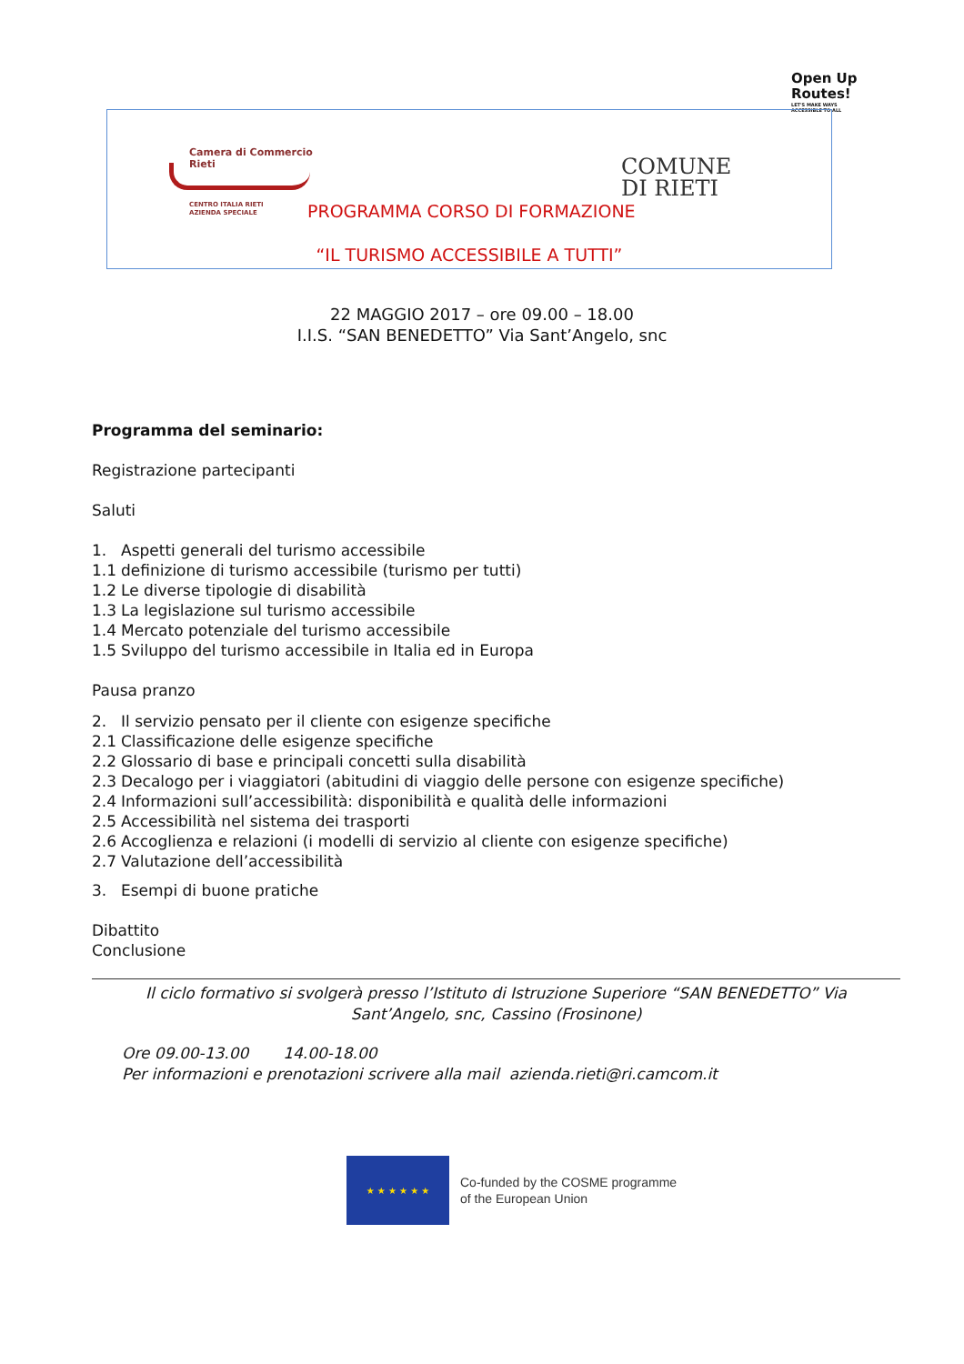Open Up
Routes!
LET'S MAKE WAYS
ACCESSIBLE TO ALL
Camera di Commercio
Rieti
CENTRO ITALIA RIETI
AZIENDA SPECIALE
COMUNE
DI RIETI
PROGRAMMA CORSO DI FORMAZIONE
“IL TURISMO ACCESSIBILE A TUTTI”
22 MAGGIO 2017 – ore 09.00 – 18.00
I.I.S. “SAN BENEDETTO” Via Sant’Angelo, snc
Programma del seminario:
Registrazione partecipanti
Saluti
1. Aspetti generali del turismo accessibile
1.1 definizione di turismo accessibile (turismo per tutti)
1.2 Le diverse tipologie di disabilità
1.3 La legislazione sul turismo accessibile
1.4 Mercato potenziale del turismo accessibile
1.5 Sviluppo del turismo accessibile in Italia ed in Europa
Pausa pranzo
2. Il servizio pensato per il cliente con esigenze specifiche
2.1 Classificazione delle esigenze specifiche
2.2 Glossario di base e principali concetti sulla disabilità
2.3 Decalogo per i viaggiatori (abitudini di viaggio delle persone con esigenze specifiche)
2.4 Informazioni sull’accessibilità: disponibilità e qualità delle informazioni
2.5 Accessibilità nel sistema dei trasporti
2.6 Accoglienza e relazioni (i modelli di servizio al cliente con esigenze specifiche)
2.7 Valutazione dell’accessibilità
3. Esempi di buone pratiche
Dibattito
Conclusione
Il ciclo formativo si svolgerà presso l’Istituto di Istruzione Superiore “SAN BENEDETTO” Via
Sant’Angelo, snc, Cassino (Frosinone)
Ore 09.00-13.00 14.00-18.00
Per informazioni e prenotazioni scrivere alla mail azienda.rieti@ri.camcom.it
★ ★ ★ ★ ★ ★
Co-funded by the COSME programme
of the European Union